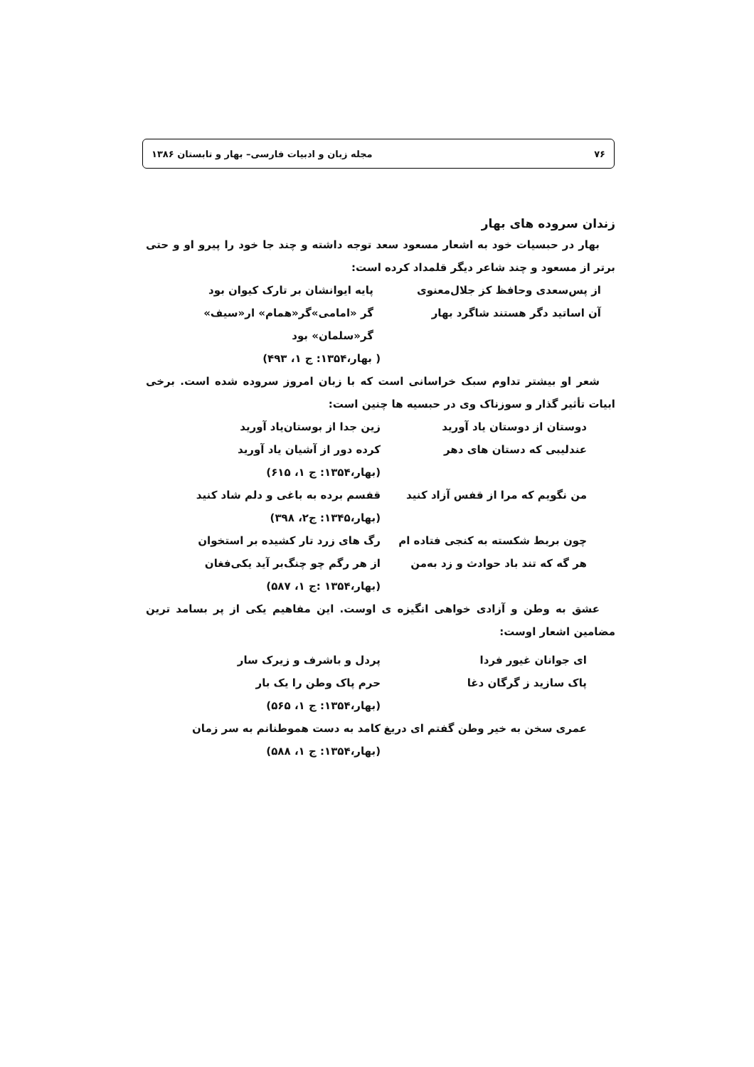۷۶ مجله زبان و ادبیات فارسی– بهار و تابستان ۱۳۸۶
زندان سروده های بهار
بهار در حبسیات خود به اشعار مسعود سعد توجه داشته و چند جا خود را پیرو او و حتی برتر از مسعود و چند شاعر دیگر قلمداد کرده است:
از پس‌سعدی وحافظ کز جلال‌معنوی پایه ایوانشان بر تارک کیوان بود
آن اساتید دگر هستند شاگرد بهار گر «امامی»گر«همام» ار«سیف» گر«سلمان» بود
( بهار،۱۳۵۴: ج ۱، ۴۹۳)
شعر او بیشتر تداوم سبک خراسانی است که با زبان امروز سروده شده است. برخی ابیات تأثیر گذار و سوزناک وی در حبسیه ها چنین است:
دوستان از دوستان یاد آورید زین جدا از بوستان‌یاد آورید
عندلیبی که دستان های دهر کرده دور از آشیان یاد آورید
(بهار،۱۳۵۴: ج ۱، ۶۱۵)
من نگویم که مرا از قفس آزاد کنید قفسم برده به باغی و دلم شاد کنید
(بهار،۱۳۴۵: ج۲، ۳۹۸)
چون بربط شکسته به کنجی فتاده ام رگ های زرد تار کشیده بر استخوان
هر گه که تند باد حوادث و زد به‌من از هر رگم چو چنگ‌بر آید یکی‌فغان
(بهار،۱۳۵۴ :ج ۱، ۵۸۷)
عشق به وطن و آزادی خواهی انگیزه ی اوست. این مفاهیم یکی از پر بسامد ترین مضامین اشعار اوست:
ای جوانان غیور فردا پردل و باشرف و زیرک سار
پاک سازید ز گرگان دغا حرم پاک وطن را یک بار
(بهار،۱۳۵۴: ج ۱، ۵۶۵)
عمری سخن به خیر وطن گفتم ای دریغ کامد به دست هموطنانم به سر زمان
(بهار،۱۳۵۴: ج ۱، ۵۸۸)